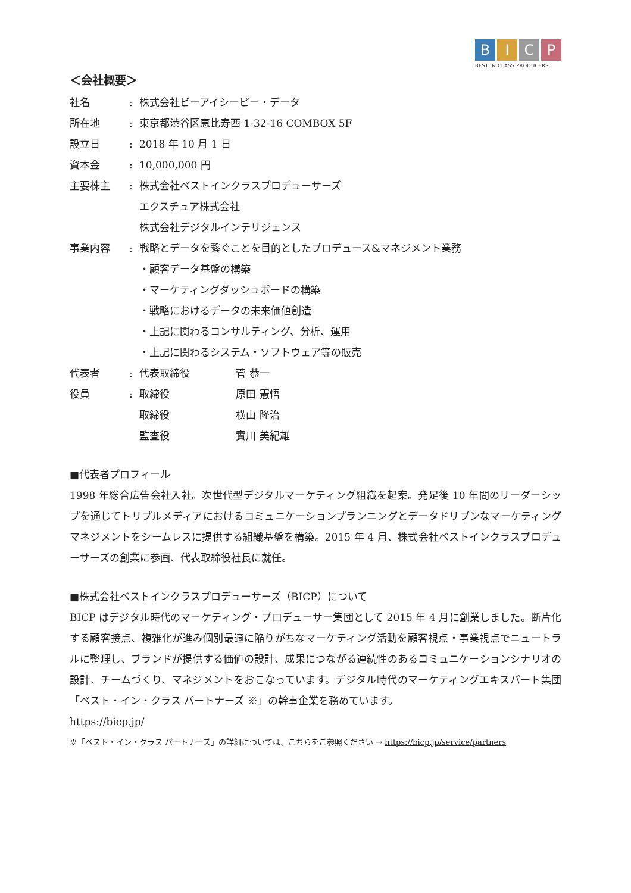B I C P
BEST IN CLASS PRODUCERS
＜会社概要＞
社名 : 株式会社ビーアイシーピー・データ
所在地 : 東京都渋谷区恵比寿西 1-32-16 COMBOX 5F
設立日 : 2018 年 10 月 1 日
資本金 : 10,000,000 円
主要株主 : 株式会社ベストインクラスプロデューサーズ
エクスチュア株式会社
株式会社デジタルインテリジェンス
事業内容 : 戦略とデータを繋ぐことを目的としたプロデュース&マネジメント業務
・顧客データ基盤の構築
・マーケティングダッシュボードの構築
・戦略におけるデータの未来価値創造
・上記に関わるコンサルティング、分析、運用
・上記に関わるシステム・ソフトウェア等の販売
代表者 : 代表取締役 菅 恭一
役員 : 取締役 原田 憲悟
取締役 横山 隆治
監査役 實川 美紀雄
■代表者プロフィール
1998 年総合広告会社入社。次世代型デジタルマーケティング組織を起案。発足後 10 年間のリーダーシップを通じてトリプルメディアにおけるコミュニケーションプランニングとデータドリブンなマーケティングマネジメントをシームレスに提供する組織基盤を構築。2015 年 4 月、株式会社ベストインクラスプロデューサーズの創業に参画、代表取締役社長に就任。
■株式会社ベストインクラスプロデューサーズ（BICP）について
BICP はデジタル時代のマーケティング・プロデューサー集団として 2015 年 4 月に創業しました。断片化する顧客接点、複雑化が進み個別最適に陥りがちなマーケティング活動を顧客視点・事業視点でニュートラルに整理し、ブランドが提供する価値の設計、成果につながる連続性のあるコミュニケーションシナリオの設計、チームづくり、マネジメントをおこなっています。デジタル時代のマーケティングエキスパート集団「ベスト・イン・クラス パートナーズ ※」の幹事企業を務めています。
https://bicp.jp/
※「ベスト・イン・クラス パートナーズ」の詳細については、こちらをご参照ください → https://bicp.jp/service/partners